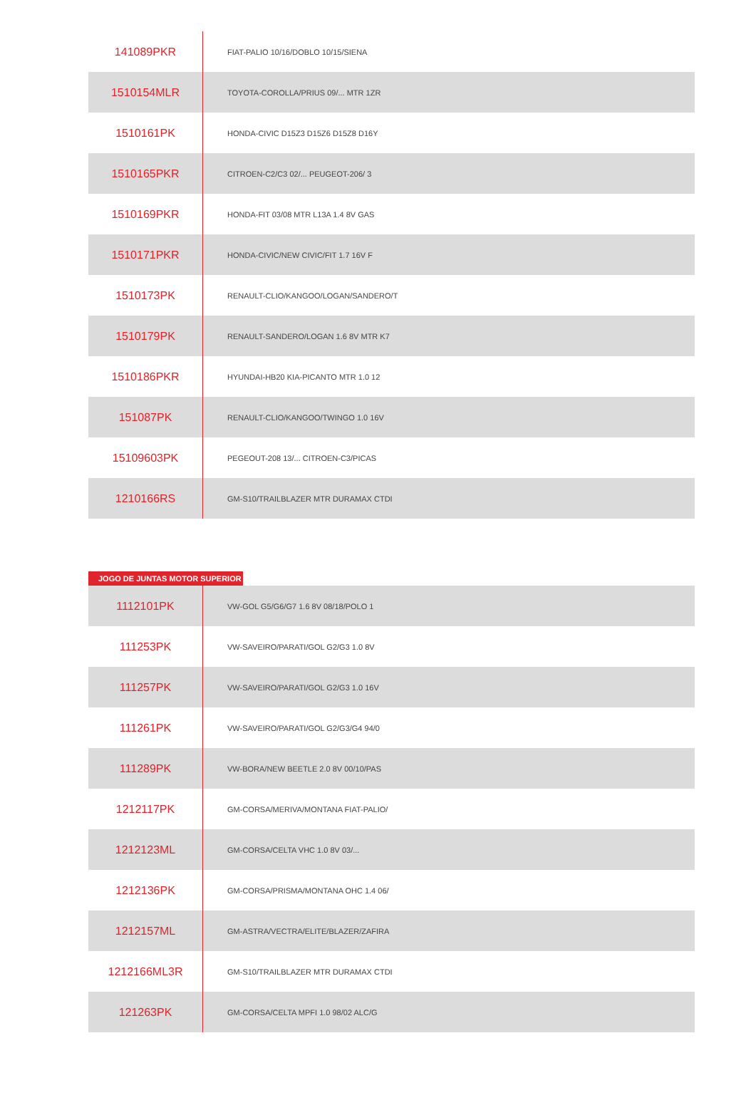| 141089PKR | FIAT-PALIO 10/16/DOBLO 10/15/SIENA |
| 1510154MLR | TOYOTA-COROLLA/PRIUS 09/... MTR 1ZR |
| 1510161PK | HONDA-CIVIC D15Z3 D15Z6 D15Z8 D16Y |
| 1510165PKR | CITROEN-C2/C3 02/... PEUGEOT-206/ 3 |
| 1510169PKR | HONDA-FIT 03/08 MTR L13A 1.4 8V GAS |
| 1510171PKR | HONDA-CIVIC/NEW CIVIC/FIT 1.7 16V F |
| 1510173PK | RENAULT-CLIO/KANGOO/LOGAN/SANDERO/T |
| 1510179PK | RENAULT-SANDERO/LOGAN 1.6 8V MTR K7 |
| 1510186PKR | HYUNDAI-HB20 KIA-PICANTO MTR 1.0 12 |
| 151087PK | RENAULT-CLIO/KANGOO/TWINGO 1.0 16V |
| 15109603PK | PEGEOUT-208 13/... CITROEN-C3/PICAS |
| 1210166RS | GM-S10/TRAILBLAZER MTR DURAMAX CTDI |
JOGO DE JUNTAS MOTOR SUPERIOR
| 1112101PK | VW-GOL G5/G6/G7 1.6 8V 08/18/POLO 1 |
| 111253PK | VW-SAVEIRO/PARATI/GOL G2/G3 1.0 8V |
| 111257PK | VW-SAVEIRO/PARATI/GOL G2/G3 1.0 16V |
| 111261PK | VW-SAVEIRO/PARATI/GOL G2/G3/G4 94/0 |
| 111289PK | VW-BORA/NEW BEETLE 2.0 8V 00/10/PAS |
| 1212117PK | GM-CORSA/MERIVA/MONTANA FIAT-PALIO/ |
| 1212123ML | GM-CORSA/CELTA VHC 1.0 8V 03/... |
| 1212136PK | GM-CORSA/PRISMA/MONTANA OHC 1.4 06/ |
| 1212157ML | GM-ASTRA/VECTRA/ELITE/BLAZER/ZAFIRA |
| 1212166ML3R | GM-S10/TRAILBLAZER MTR DURAMAX CTDI |
| 121263PK | GM-CORSA/CELTA MPFI 1.0 98/02 ALC/G |